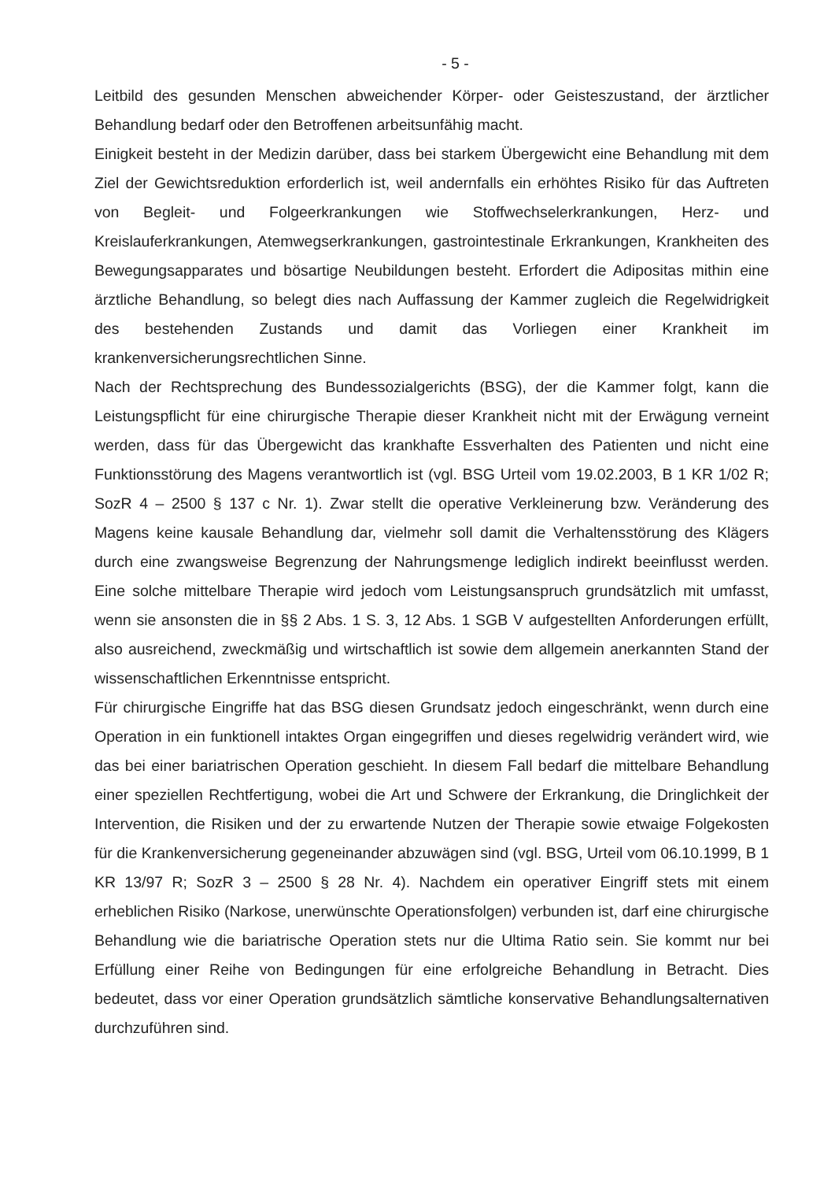- 5 -
Leitbild des gesunden Menschen abweichender Körper- oder Geisteszustand, der ärztlicher Behandlung bedarf oder den Betroffenen arbeitsunfähig macht.
Einigkeit besteht in der Medizin darüber, dass bei starkem Übergewicht eine Behandlung mit dem Ziel der Gewichtsreduktion erforderlich ist, weil andernfalls ein erhöhtes Risiko für das Auftreten von Begleit- und Folgeerkrankungen wie Stoffwechselerkrankungen, Herz- und Kreislauferkrankungen, Atemwegserkrankungen, gastrointestinale Erkrankungen, Krankheiten des Bewegungsapparates und bösartige Neubildungen besteht. Erfordert die Adipositas mithin eine ärztliche Behandlung, so belegt dies nach Auffassung der Kammer zugleich die Regelwidrigkeit des bestehenden Zustands und damit das Vorliegen einer Krankheit im krankenversicherungsrechtlichen Sinne.
Nach der Rechtsprechung des Bundessozialgerichts (BSG), der die Kammer folgt, kann die Leistungspflicht für eine chirurgische Therapie dieser Krankheit nicht mit der Erwägung verneint werden, dass für das Übergewicht das krankhafte Essverhalten des Patienten und nicht eine Funktionsstörung des Magens verantwortlich ist (vgl. BSG Urteil vom 19.02.2003, B 1 KR 1/02 R; SozR 4 – 2500 § 137 c Nr. 1). Zwar stellt die operative Verkleinerung bzw. Veränderung des Magens keine kausale Behandlung dar, vielmehr soll damit die Verhaltensstörung des Klägers durch eine zwangsweise Begrenzung der Nahrungsmenge lediglich indirekt beeinflusst werden. Eine solche mittelbare Therapie wird jedoch vom Leistungsanspruch grundsätzlich mit umfasst, wenn sie ansonsten die in §§ 2 Abs. 1 S. 3, 12 Abs. 1 SGB V aufgestellten Anforderungen erfüllt, also ausreichend, zweckmäßig und wirtschaftlich ist sowie dem allgemein anerkannten Stand der wissenschaftlichen Erkenntnisse entspricht.
Für chirurgische Eingriffe hat das BSG diesen Grundsatz jedoch eingeschränkt, wenn durch eine Operation in ein funktionell intaktes Organ eingegriffen und dieses regelwidrig verändert wird, wie das bei einer bariatrischen Operation geschieht. In diesem Fall bedarf die mittelbare Behandlung einer speziellen Rechtfertigung, wobei die Art und Schwere der Erkrankung, die Dringlichkeit der Intervention, die Risiken und der zu erwartende Nutzen der Therapie sowie etwaige Folgekosten für die Krankenversicherung gegeneinander abzuwägen sind (vgl. BSG, Urteil vom 06.10.1999, B 1 KR 13/97 R; SozR 3 – 2500 § 28 Nr. 4). Nachdem ein operativer Eingriff stets mit einem erheblichen Risiko (Narkose, unerwünschte Operationsfolgen) verbunden ist, darf eine chirurgische Behandlung wie die bariatrische Operation stets nur die Ultima Ratio sein. Sie kommt nur bei Erfüllung einer Reihe von Bedingungen für eine erfolgreiche Behandlung in Betracht. Dies bedeutet, dass vor einer Operation grundsätzlich sämtliche konservative Behandlungsalternativen durchzuführen sind.